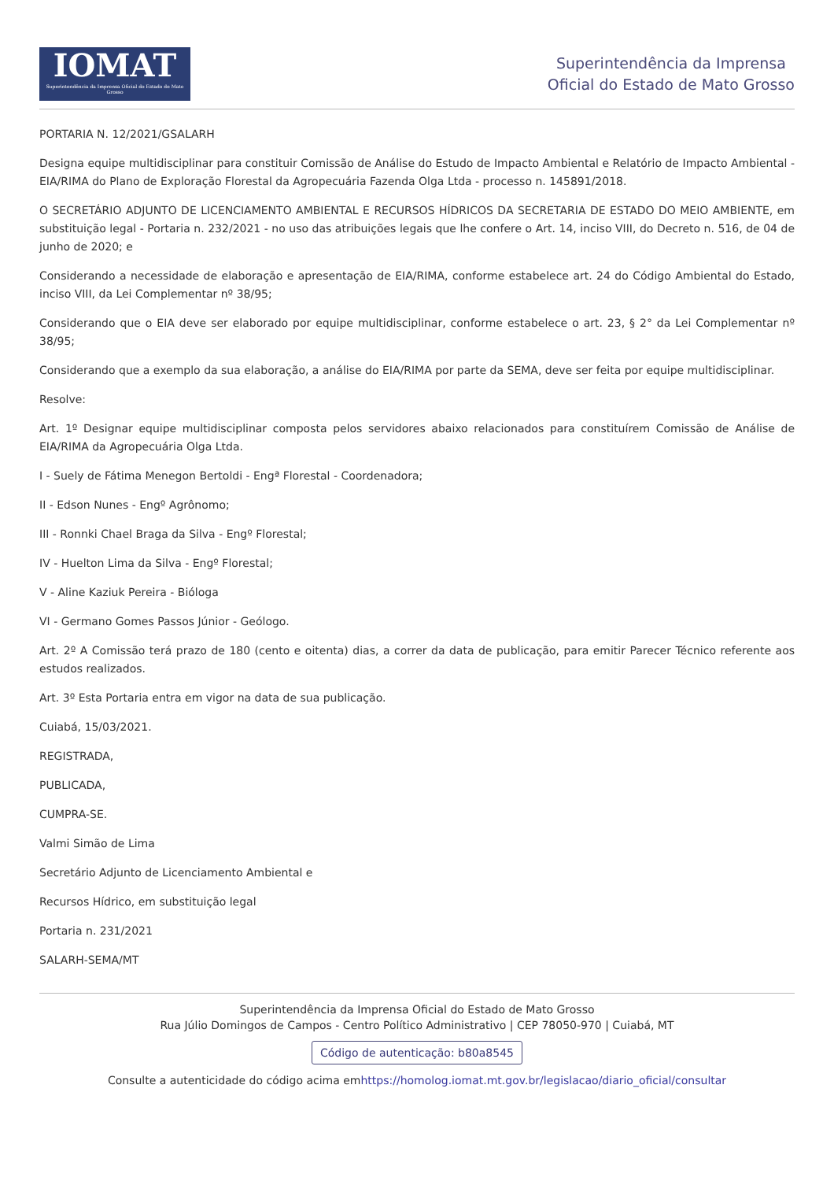IOMAT
Superintendência da Imprensa Oficial do Estado de Mato Grosso
Superintendência da Imprensa
Oficial do Estado de Mato Grosso
PORTARIA N. 12/2021/GSALARH
Designa equipe multidisciplinar para constituir Comissão de Análise do Estudo de Impacto Ambiental e Relatório de Impacto Ambiental - EIA/RIMA do Plano de Exploração Florestal da Agropecuária Fazenda Olga Ltda - processo n. 145891/2018.
O SECRETÁRIO ADJUNTO DE LICENCIAMENTO AMBIENTAL E RECURSOS HÍDRICOS DA SECRETARIA DE ESTADO DO MEIO AMBIENTE, em substituição legal - Portaria n. 232/2021 - no uso das atribuições legais que lhe confere o Art. 14, inciso VIII, do Decreto n. 516, de 04 de junho de 2020; e
Considerando a necessidade de elaboração e apresentação de EIA/RIMA, conforme estabelece art. 24 do Código Ambiental do Estado, inciso VIII, da Lei Complementar nº 38/95;
Considerando que o EIA deve ser elaborado por equipe multidisciplinar, conforme estabelece o art. 23, § 2° da Lei Complementar nº 38/95;
Considerando que a exemplo da sua elaboração, a análise do EIA/RIMA por parte da SEMA, deve ser feita por equipe multidisciplinar.
Resolve:
Art. 1º Designar equipe multidisciplinar composta pelos servidores abaixo relacionados para constituírem Comissão de Análise de EIA/RIMA da Agropecuária Olga Ltda.
I - Suely de Fátima Menegon Bertoldi - Engª Florestal - Coordenadora;
II - Edson Nunes - Engº Agrônomo;
III - Ronnki Chael Braga da Silva - Engº Florestal;
IV - Huelton Lima da Silva - Engº Florestal;
V - Aline Kaziuk Pereira - Bióloga
VI - Germano Gomes Passos Júnior - Geólogo.
Art. 2º A Comissão terá prazo de 180 (cento e oitenta) dias, a correr da data de publicação, para emitir Parecer Técnico referente aos estudos realizados.
Art. 3º Esta Portaria entra em vigor na data de sua publicação.
Cuiabá, 15/03/2021.
REGISTRADA,
PUBLICADA,
CUMPRA-SE.
Valmi Simão de Lima
Secretário Adjunto de Licenciamento Ambiental e
Recursos Hídrico, em substituição legal
Portaria n. 231/2021
SALARH-SEMA/MT
Superintendência da Imprensa Oficial do Estado de Mato Grosso
Rua Júlio Domingos de Campos - Centro Político Administrativo | CEP 78050-970 | Cuiabá, MT
Código de autenticação: b80a8545
Consulte a autenticidade do código acima emhttps://homolog.iomat.mt.gov.br/legislacao/diario_oficial/consultar